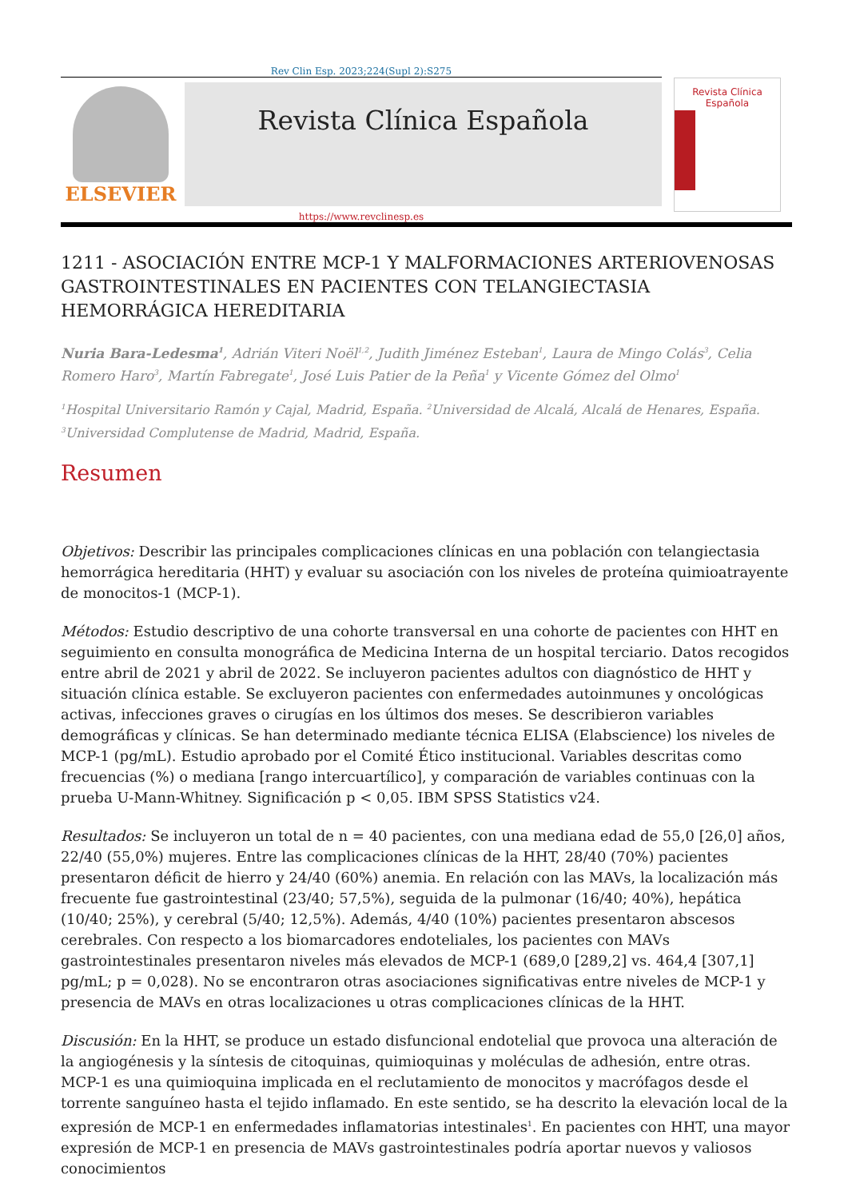Rev Clin Esp. 2023;224(Supl 2):S275
ELSEVIER
Revista Clínica Española
Revista Clínica Española
https://www.revclinesp.es
1211 - ASOCIACIÓN ENTRE MCP-1 Y MALFORMACIONES ARTERIOVENOSAS GASTROINTESTINALES EN PACIENTES CON TELANGIECTASIA HEMORRÁGICA HEREDITARIA
Nuria Bara-Ledesma<sup>1</sup>, Adrián Viteri Noël<sup>1,2</sup>, Judith Jiménez Esteban<sup>1</sup>, Laura de Mingo Colás<sup>3</sup>, Celia Romero Haro<sup>3</sup>, Martín Fabregate<sup>1</sup>, José Luis Patier de la Peña<sup>1</sup> y Vicente Gómez del Olmo<sup>1</sup>
<sup>1</sup> Hospital Universitario Ramón y Cajal, Madrid, España. <sup>2</sup>Universidad de Alcalá, Alcalá de Henares, España. <sup>3</sup>Universidad Complutense de Madrid, Madrid, España.
Resumen
Objetivos: Describir las principales complicaciones clínicas en una población con telangiectasia hemorrágica hereditaria (HHT) y evaluar su asociación con los niveles de proteína quimioatrayente de monocitos-1 (MCP-1).
Métodos: Estudio descriptivo de una cohorte transversal en una cohorte de pacientes con HHT en seguimiento en consulta monográfica de Medicina Interna de un hospital terciario. Datos recogidos entre abril de 2021 y abril de 2022. Se incluyeron pacientes adultos con diagnóstico de HHT y situación clínica estable. Se excluyeron pacientes con enfermedades autoinmunes y oncológicas activas, infecciones graves o cirugías en los últimos dos meses. Se describieron variables demográficas y clínicas. Se han determinado mediante técnica ELISA (Elabscience) los niveles de MCP-1 (pg/mL). Estudio aprobado por el Comité Ético institucional. Variables descritas como frecuencias (%) o mediana [rango intercuartílico], y comparación de variables continuas con la prueba U-Mann-Whitney. Significación p < 0,05. IBM SPSS Statistics v24.
Resultados: Se incluyeron un total de n = 40 pacientes, con una mediana edad de 55,0 [26,0] años, 22/40 (55,0%) mujeres. Entre las complicaciones clínicas de la HHT, 28/40 (70%) pacientes presentaron déficit de hierro y 24/40 (60%) anemia. En relación con las MAVs, la localización más frecuente fue gastrointestinal (23/40; 57,5%), seguida de la pulmonar (16/40; 40%), hepática (10/40; 25%), y cerebral (5/40; 12,5%). Además, 4/40 (10%) pacientes presentaron abscesos cerebrales. Con respecto a los biomarcadores endoteliales, los pacientes con MAVs gastrointestinales presentaron niveles más elevados de MCP-1 (689,0 [289,2] vs. 464,4 [307,1] pg/mL; p = 0,028). No se encontraron otras asociaciones significativas entre niveles de MCP-1 y presencia de MAVs en otras localizaciones u otras complicaciones clínicas de la HHT.
Discusión: En la HHT, se produce un estado disfuncional endotelial que provoca una alteración de la angiogénesis y la síntesis de citoquinas, quimioquinas y moléculas de adhesión, entre otras. MCP-1 es una quimioquina implicada en el reclutamiento de monocitos y macrófagos desde el torrente sanguíneo hasta el tejido inflamado. En este sentido, se ha descrito la elevación local de la expresión de MCP-1 en enfermedades inflamatorias intestinales<sup>1</sup>. En pacientes con HHT, una mayor expresión de MCP-1 en presencia de MAVs gastrointestinales podría aportar nuevos y valiosos conocimientos